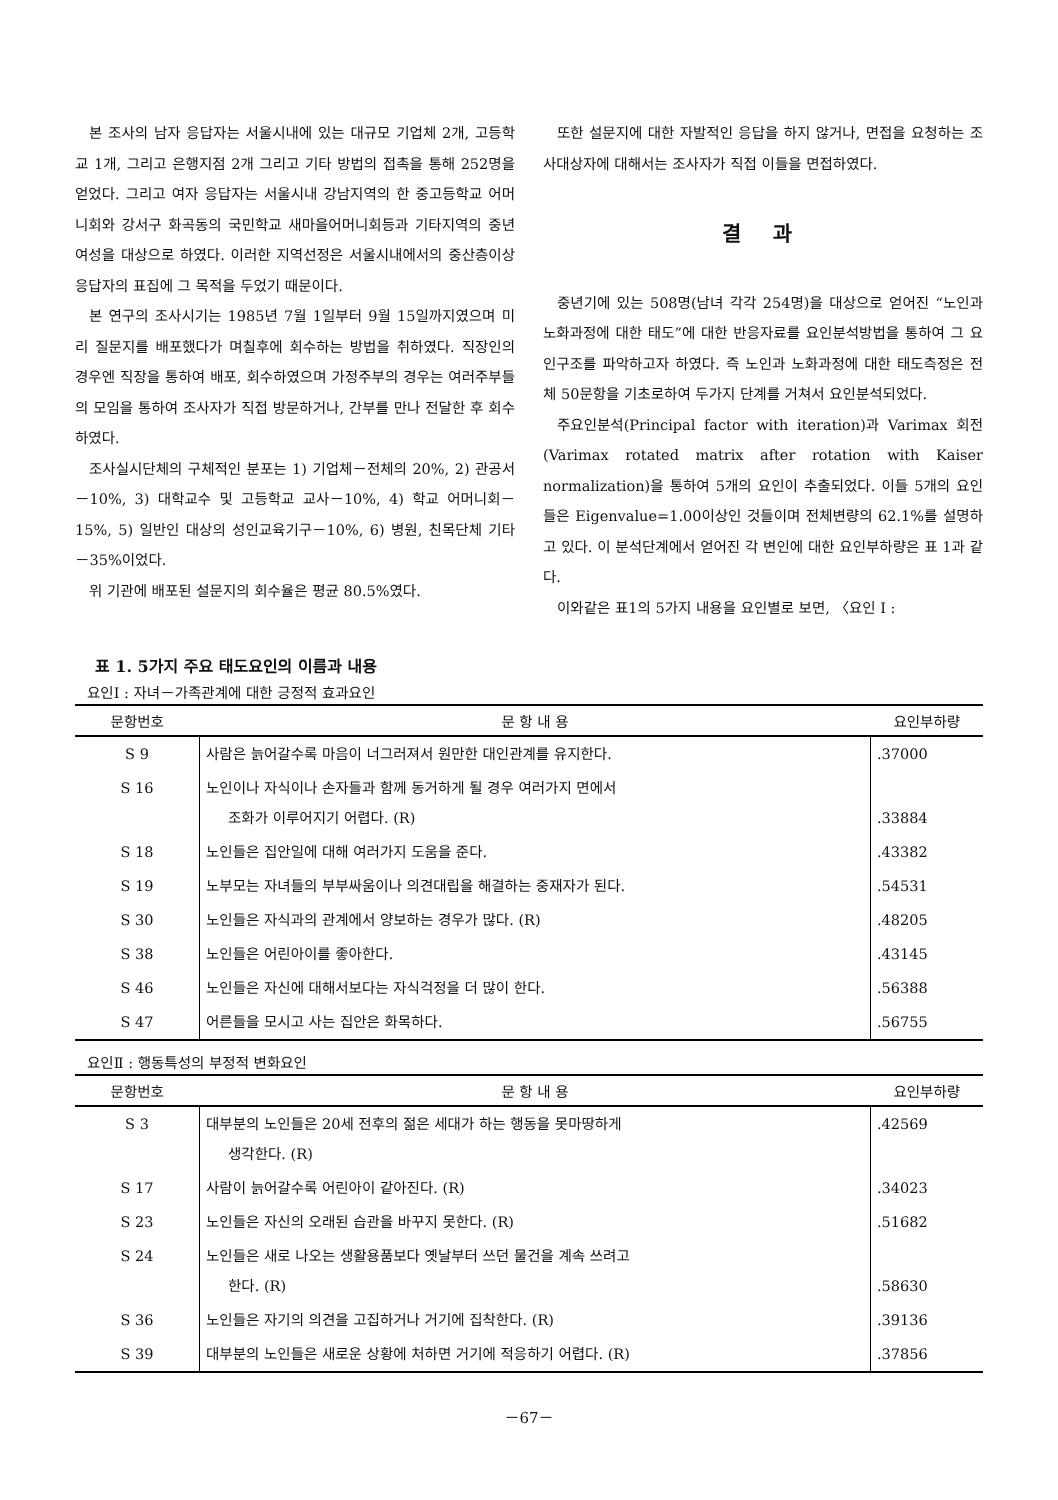본 조사의 남자 응답자는 서울시내에 있는 대규모 기업체 2개, 고등학교 1개, 그리고 은행지점 2개 그리고 기타 방법의 접촉을 통해 252명을 얻었다. 그리고 여자 응답자는 서울시내 강남지역의 한 중고등학교 어머니회와 강서구 화곡동의 국민학교 새마을어머니회등과 기타지역의 중년여성을 대상으로 하였다. 이러한 지역선정은 서울시내에서의 중산층이상 응답자의 표집에 그 목적을 두었기 때문이다.
본 연구의 조사시기는 1985년 7월 1일부터 9월 15일까지였으며 미리 질문지를 배포했다가 며칠후에 회수하는 방법을 취하였다. 직장인의 경우엔 직장을 통하여 배포, 회수하였으며 가정주부의 경우는 여러주부들의 모임을 통하여 조사자가 직접 방문하거나, 간부를 만나 전달한 후 회수하였다.
조사실시단체의 구체적인 분포는 1) 기업체－전체의 20%, 2) 관공서－10%, 3) 대학교수 및 고등학교 교사－10%, 4) 학교 어머니회－15%, 5) 일반인 대상의 성인교육기구－10%, 6) 병원, 친목단체 기타－35%이었다.
위 기관에 배포된 설문지의 회수율은 평균 80.5%였다.
또한 설문지에 대한 자발적인 응답을 하지 않거나, 면접을 요청하는 조사대상자에 대해서는 조사자가 직접 이들을 면접하였다.
결 과
중년기에 있는 508명(남녀 각각 254명)을 대상으로 얻어진 “노인과 노화과정에 대한 태도”에 대한 반응자료를 요인분석방법을 통하여 그 요인구조를 파악하고자 하였다. 즉 노인과 노화과정에 대한 태도측정은 전체 50문항을 기초로하여 두가지 단계를 거쳐서 요인분석되었다.
주요인분석(Principal factor with iteration)과 Varimax 회전(Varimax rotated matrix after rotation with Kaiser normalization)을 통하여 5개의 요인이 추출되었다. 이들 5개의 요인들은 Eigenvalue=1.00이상인 것들이며 전체변량의 62.1%를 설명하고 있다. 이 분석단계에서 얻어진 각 변인에 대한 요인부하량은 표 1과 같다.
이와같은 표1의 5가지 내용을 요인별로 보면, 〈요인 Ⅰ :
표 1. 5가지 주요 태도요인의 이름과 내용
요인Ⅰ : 자녀－가족관계에 대한 긍정적 효과요인
| 문항번호 | 문 항 내 용 | 요인부하량 |
| --- | --- | --- |
| S 9 | 사람은 늙어갈수록 마음이 너그러져서 원만한 대인관계를 유지한다. | .37000 |
| S 16 | 노인이나 자식이나 손자들과 함께 동거하게 될 경우 여러가지 면에서 조화가 이루어지기 어렵다. (R) | .33884 |
| S 18 | 노인들은 집안일에 대해 여러가지 도움을 준다. | .43382 |
| S 19 | 노부모는 자녀들의 부부싸움이나 의견대립을 해결하는 중재자가 된다. | .54531 |
| S 30 | 노인들은 자식과의 관계에서 양보하는 경우가 많다. (R) | .48205 |
| S 38 | 노인들은 어린아이를 좋아한다. | .43145 |
| S 46 | 노인들은 자신에 대해서보다는 자식걱정을 더 많이 한다. | .56388 |
| S 47 | 어른들을 모시고 사는 집안은 화목하다. | .56755 |
요인Ⅱ : 행동특성의 부정적 변화요인
| 문항번호 | 문 항 내 용 | 요인부하량 |
| --- | --- | --- |
| S 3 | 대부분의 노인들은 20세 전후의 젊은 세대가 하는 행동을 못마땅하게 생각한다. (R) | .42569 |
| S 17 | 사람이 늙어갈수록 어린아이 같아진다. (R) | .34023 |
| S 23 | 노인들은 자신의 오래된 습관을 바꾸지 못한다. (R) | .51682 |
| S 24 | 노인들은 새로 나오는 생활용품보다 옛날부터 쓰던 물건을 계속 쓰려고 한다. (R) | .58630 |
| S 36 | 노인들은 자기의 의견을 고집하거나 거기에 집착한다. (R) | .39136 |
| S 39 | 대부분의 노인들은 새로운 상황에 처하면 거기에 적응하기 어렵다. (R) | .37856 |
－67－